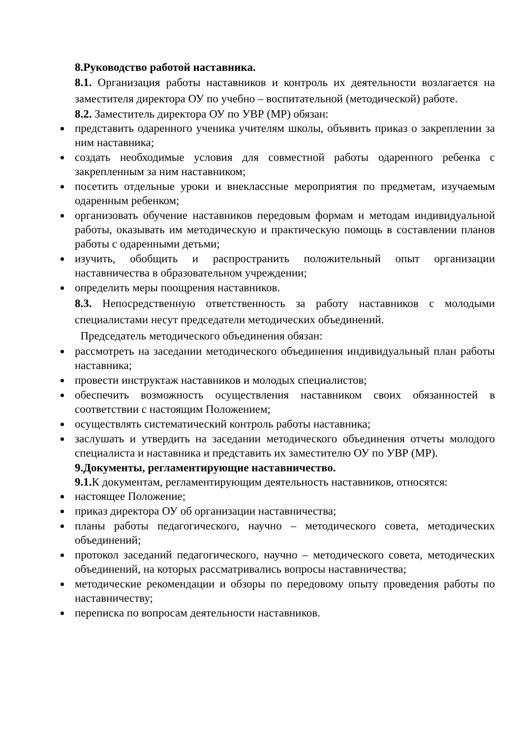8.Руководство работой наставника.
8.1. Организация работы наставников и контроль их деятельности возлагается на заместителя директора ОУ по учебно – воспитательной (методической) работе.
8.2. Заместитель директора ОУ по УВР (МР) обязан:
представить одаренного ученика учителям школы, объявить приказ о закреплении за ним наставника;
создать необходимые условия для совместной работы одаренного ребенка с закрепленным за ним наставником;
посетить отдельные уроки и внеклассные мероприятия по предметам, изучаемым одаренным ребенком;
организовать обучение наставников передовым формам и методам индивидуальной работы, оказывать им методическую и практическую помощь в составлении планов работы с одаренными детьми;
изучить, обобщить и распространить положительный опыт организации наставничества в образовательном учреждении;
определить меры поощрения наставников.
8.3. Непосредственную ответственность за работу наставников с молодыми специалистами несут председатели методических объединений.
Председатель методического объединения обязан:
рассмотреть на заседании методического объединения индивидуальный план работы наставника;
провести инструктаж наставников и молодых специалистов;
обеспечить возможность осуществления наставником своих обязанностей в соответствии с настоящим Положением;
осуществлять систематический контроль работы наставника;
заслушать и утвердить на заседании методического объединения отчеты молодого специалиста и наставника и представить их заместителю ОУ по УВР (МР).
9.Документы, регламентирующие наставничество.
9.1. К документам, регламентирующим деятельность наставников, относятся:
настоящее Положение;
приказ директора ОУ об организации наставничества;
планы работы педагогического, научно – методического совета, методических объединений;
протокол заседаний педагогического, научно – методического совета, методических объединений, на которых рассматривались вопросы наставничества;
методические рекомендации и обзоры по передовому опыту проведения работы по наставничеству;
переписка по вопросам деятельности наставников.